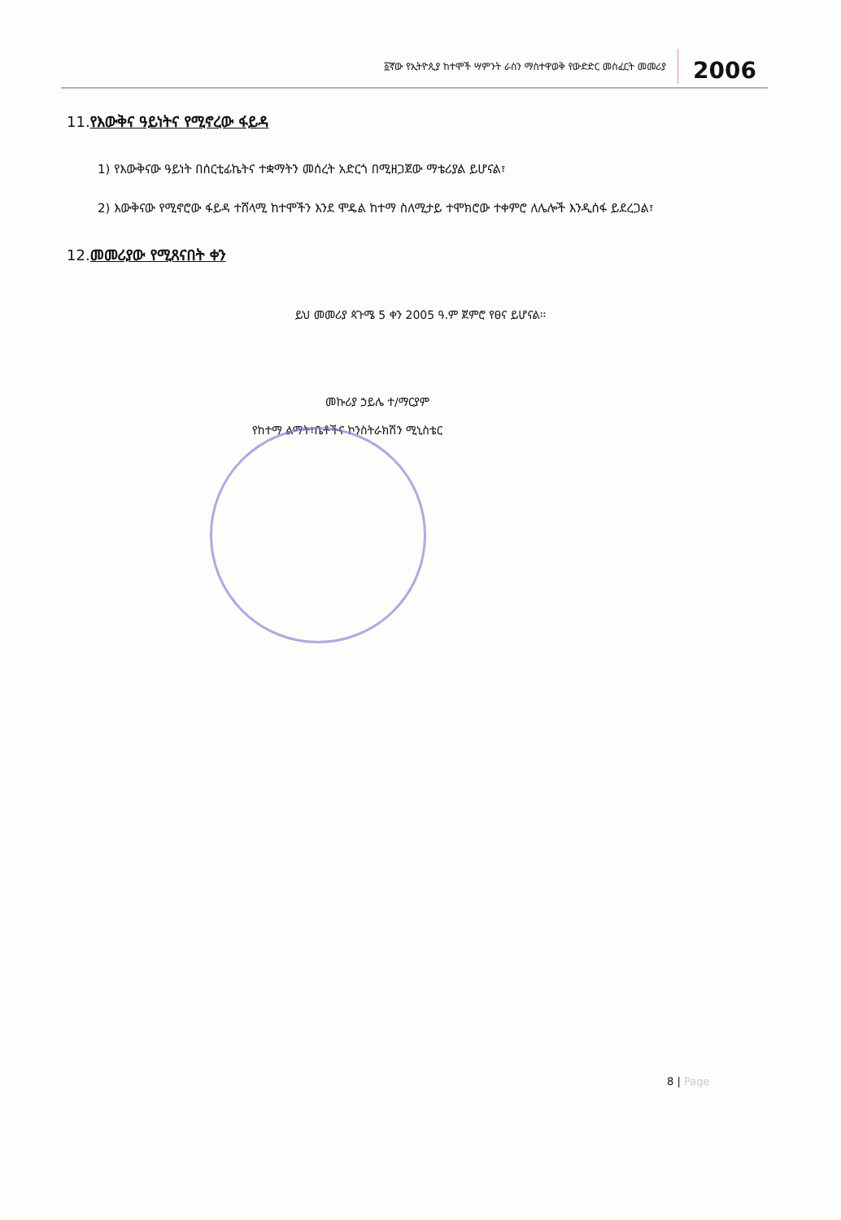፩ኛው የኢትዮጲያ ከተሞች ሣምንት ራስን ማስተዋወቅ የውድድር መስፈርት መመሪያ 2006
11.የእውቅና ዓይነትና የሚኖረው ፋይዳ
1) የእውቅናው ዓይነት በሰርቲፊኬትና ተቋማትን መሰረት አድርጎ በሚዘጋጀው ማቴሪያል ይሆናል፣
2) እውቅናው የሚኖሮው ፋይዳ ተሸላሚ ከተሞችን እንደ ሞዴል ከተማ ስለሚታይ ተሞክሮው ተቀምሮ ለሌሎች እንዲሰፋ ይደረጋል፣
12.መመሪያው የሚጸናበት ቀን
ይህ መመሪያ ጳጉሜ 5 ቀን 2005 ዓ.ም ጀምሮ የፀና ይሆናል፡፡
መኩሪያ ኃይሌ ተ/ማርያም
የከተማ ልማት፣ቤቶችና ኮንስትራክሽን ሚኒስቴር
8 | Page